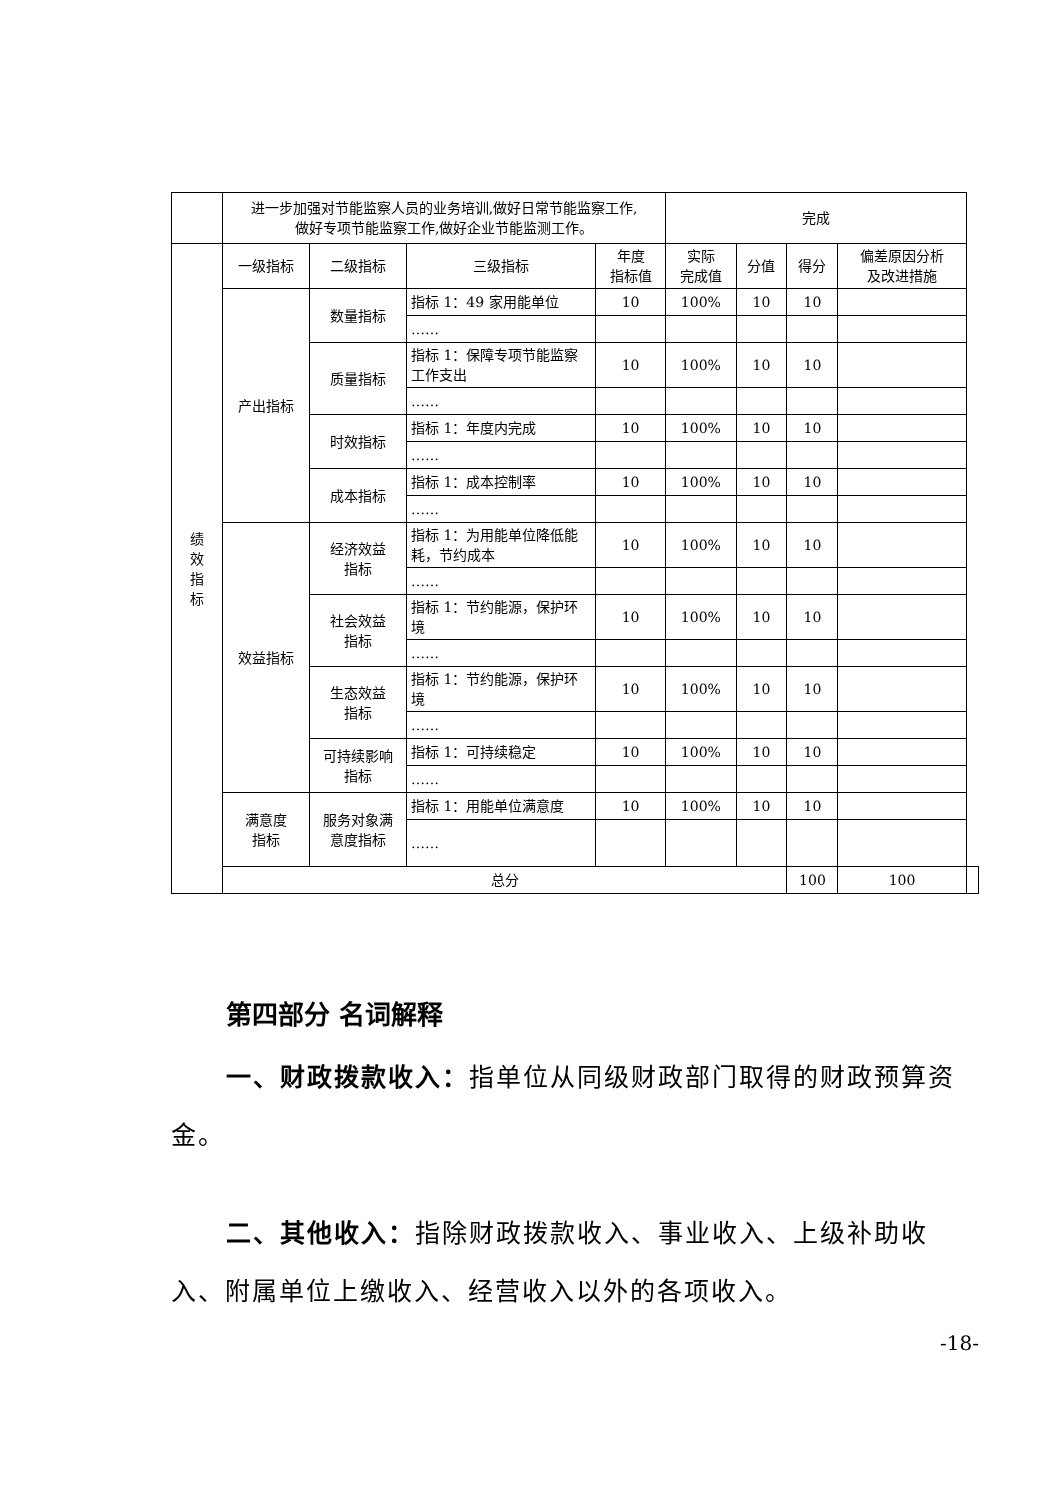| | 进一步加强对节能监察人员的业务培训,做好日常节能监察工作, 做好专项节能监察工作,做好企业节能监测工作。 | | | | 完成 | | | | |
| 绩 效 指 标 | 一级指标 | 二级指标 | 三级指标 | 年度 指标值 | 实际 完成值 | 分值 | 得分 | 偏差原因分析 及改进措施 | |
| | 产出指标 | 数量指标 | 指标 1：49 家用能单位 | 10 | 100% | 10 | 10 | | |
| | | | …… | | | | | | |
| | | 质量指标 | 指标 1：保障专项节能监察工作支出 | 10 | 100% | 10 | 10 | | |
| | | | …… | | | | | | |
| | | 时效指标 | 指标 1：年度内完成 | 10 | 100% | 10 | 10 | | |
| | | | …… | | | | | | |
| | | 成本指标 | 指标 1：成本控制率 | 10 | 100% | 10 | 10 | | |
| | | | …… | | | | | | |
| | 效益指标 | 经济效益 指标 | 指标 1：为用能单位降低能耗，节约成本 | 10 | 100% | 10 | 10 | | |
| | | | …… | | | | | | |
| | | 社会效益 指标 | 指标 1：节约能源，保护环境 | 10 | 100% | 10 | 10 | | |
| | | | …… | | | | | | |
| | | 生态效益 指标 | 指标 1：节约能源，保护环境 | 10 | 100% | 10 | 10 | | |
| | | | …… | | | | | | |
| | | 可持续影响 指标 | 指标 1：可持续稳定 | 10 | 100% | 10 | 10 | | |
| | | | …… | | | | | | |
| | 满意度 指标 | 服务对象满 意度指标 | 指标 1：用能单位满意度 | 10 | 100% | 10 | 10 | | |
| | | | …… | | | | | | |
| | 总分 | | | | | | 100 | 100 | |
第四部分 名词解释
一、财政拨款收入：指单位从同级财政部门取得的财政预算资金。
二、其他收入：指除财政拨款收入、事业收入、上级补助收入、附属单位上缴收入、经营收入以外的各项收入。
-18-